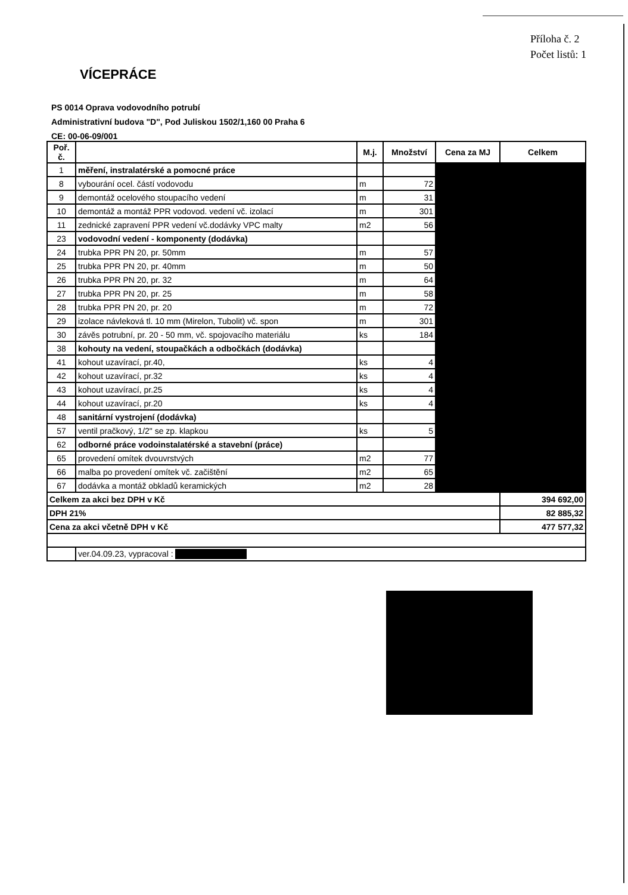Příloha č. 2
Počet listů: 1
VÍCEPRÁCE
PS 0014 Oprava vodovodního potrubí
Administrativní budova "D", Pod Juliskou 1502/1,160 00 Praha 6
CE: 00-06-09/001
| Poř. č. | | M.j. | Množství | Cena za MJ | Celkem |
| --- | --- | --- | --- | --- | --- |
| 1 | měření, instralatérské a pomocné práce | | | | |
| 8 | vybourání ocel. částí vodovodu | m | 72 | | |
| 9 | demontáž ocelového stoupacího vedení | m | 31 | | |
| 10 | demontáž a montáž PPR vodovod. vedení vč. izolací | m | 301 | | |
| 11 | zednické zapravení PPR vedení vč.dodávky VPC malty | m2 | 56 | | |
| 23 | vodovodní vedení - komponenty (dodávka) | | | | |
| 24 | trubka PPR PN 20, pr. 50mm | m | 57 | | |
| 25 | trubka PPR PN 20, pr. 40mm | m | 50 | | |
| 26 | trubka PPR PN 20, pr. 32 | m | 64 | | |
| 27 | trubka PPR PN 20, pr. 25 | m | 58 | | |
| 28 | trubka PPR PN 20, pr. 20 | m | 72 | | |
| 29 | izolace návleková tl. 10 mm (Mirelon, Tubolit) vč. spon | m | 301 | | |
| 30 | závěs potrubní, pr. 20 - 50 mm, vč. spojovacího materiálu | ks | 184 | | |
| 38 | kohouty na vedení, stoupačkách a odbočkách (dodávka) | | | | |
| 41 | kohout uzavírací, pr.40, | ks | 4 | | |
| 42 | kohout uzavírací, pr.32 | ks | 4 | | |
| 43 | kohout uzavírací, pr.25 | ks | 4 | | |
| 44 | kohout uzavírací, pr.20 | ks | 4 | | |
| 48 | sanitární vystrojení (dodávka) | | | | |
| 57 | ventil pračkový, 1/2" se zp. klapkou | ks | 5 | | |
| 62 | odborné práce vodoinstalatérské a stavební (práce) | | | | |
| 65 | provedení omítek dvouvrstvých | m2 | 77 | | |
| 66 | malba po provedení omítek vč. začištění | m2 | 65 | | |
| 67 | dodávka a montáž obkladů keramických | m2 | 28 | | |
| Celkem za akci bez DPH v Kč | | | | | 394 692,00 |
| DPH 21% | | | | | 82 885,32 |
| Cena za akci včetně DPH v Kč | | | | | 477 577,32 |
| | ver.04.09.23, vypracoval : | | | | |